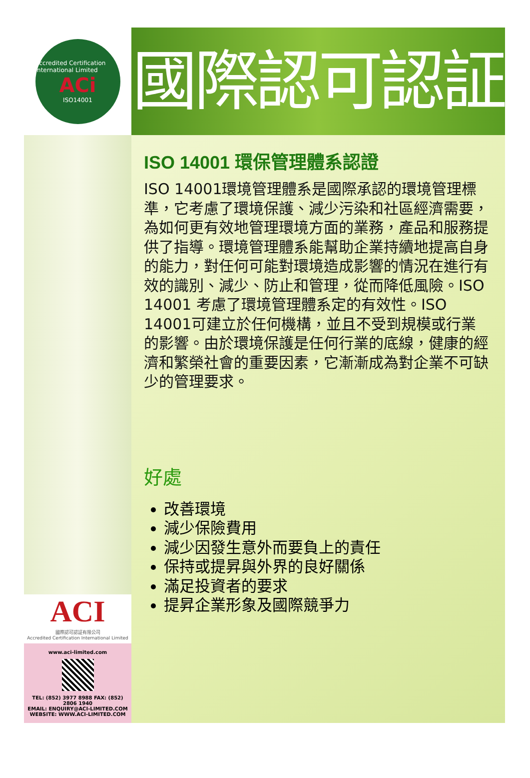Accredited Certification International Limited
ACi
ISO14001
ACI
國際認可認証有限公司
Accredited Certification International Limited
www.aci-limited.com
TEL: (852) 3977 8988 FAX: (852) 2806 1940
EMAIL: ENQUIRY@ACI-LIMITED.COM
WEBSITE: WWW.ACI-LIMITED.COM
國際認可認証
ISO 14001 環保管理體系認證
ISO 14001環境管理體系是國際承認的環境管理標準，它考慮了環境保護、減少污染和社區經濟需要，為如何更有效地管理環境方面的業務，產品和服務提供了指導。環境管理體系能幫助企業持續地提高自身的能力，對任何可能對環境造成影響的情況在進行有效的識別、減少、防止和管理，從而降低風險。ISO 14001 考慮了環境管理體系定的有效性。ISO 14001可建立於任何機構，並且不受到規模或行業的影響。由於環境保護是任何行業的底線，健康的經濟和繁榮社會的重要因素，它漸漸成為對企業不可缺少的管理要求。
好處
改善環境
減少保險費用
減少因發生意外而要負上的責任
保持或提昇與外界的良好關係
滿足投資者的要求
提昇企業形象及國際競爭力